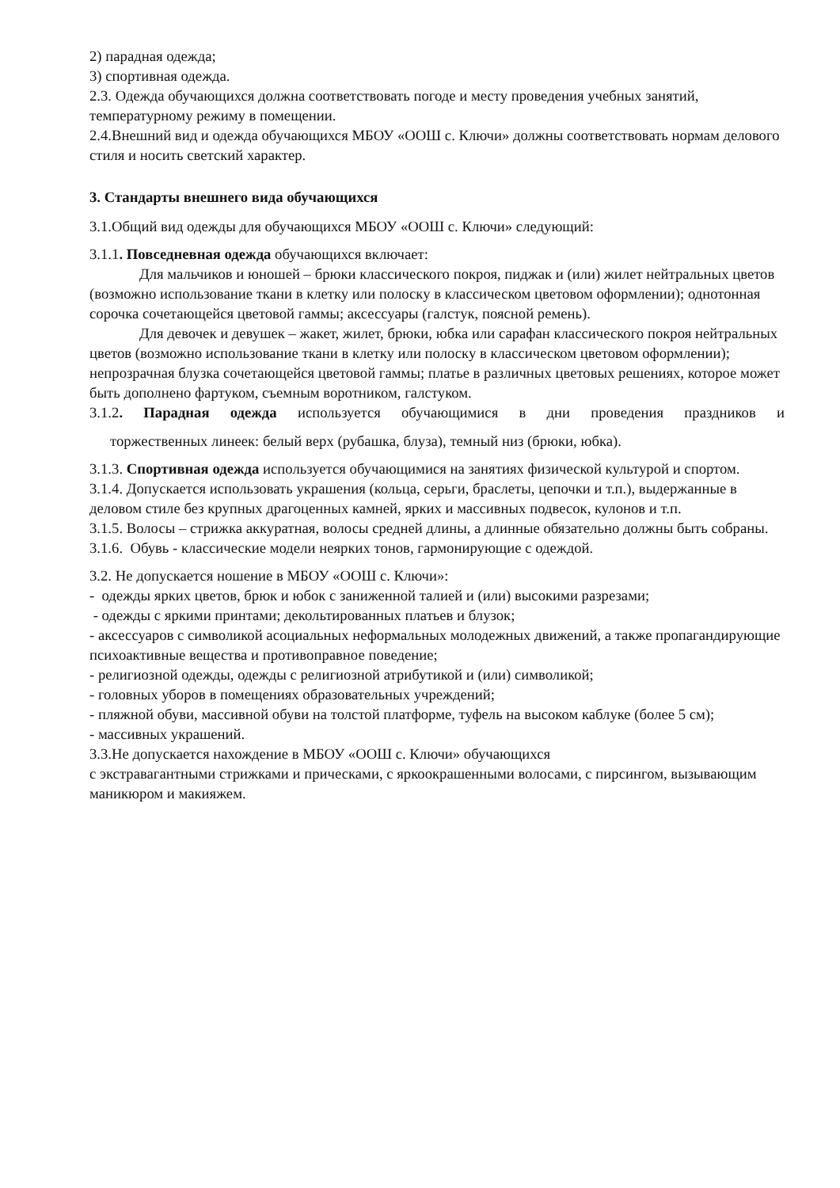2) парадная одежда;
3) спортивная одежда.
2.3. Одежда обучающихся должна соответствовать погоде и месту проведения учебных занятий, температурному режиму в помещении.
2.4.Внешний вид и одежда обучающихся МБОУ «ООШ с. Ключи» должны соответствовать нормам делового стиля и носить светский характер.
3. Стандарты внешнего вида обучающихся
3.1.Общий вид одежды для обучающихся МБОУ «ООШ с. Ключи» следующий:
3.1.1. Повседневная одежда обучающихся включает:
Для мальчиков и юношей – брюки классического покроя, пиджак и (или) жилет нейтральных цветов (возможно использование ткани в клетку или полоску в классическом цветовом оформлении); однотонная сорочка сочетающейся цветовой гаммы; аксессуары (галстук, поясной ремень).
Для девочек и девушек – жакет, жилет, брюки, юбка или сарафан классического покроя нейтральных цветов (возможно использование ткани в клетку или полоску в классическом цветовом оформлении); непрозрачная блузка сочетающейся цветовой гаммы; платье в различных цветовых решениях, которое может быть дополнено фартуком, съемным воротником, галстуком.
3.1.2. Парадная одежда используется обучающимися в дни проведения праздников и
торжественных линеек: белый верх (рубашка, блуза), темный низ (брюки, юбка).
3.1.3. Спортивная одежда используется обучающимися на занятиях физической культурой и спортом.
3.1.4. Допускается использовать украшения (кольца, серьги, браслеты, цепочки и т.п.), выдержанные в деловом стиле без крупных драгоценных камней, ярких и массивных подвесок, кулонов и т.п.
3.1.5. Волосы – стрижка аккуратная, волосы средней длины, а длинные обязательно должны быть собраны.
3.1.6. Обувь - классические модели неярких тонов, гармонирующие с одеждой.
3.2. Не допускается ношение в МБОУ «ООШ с. Ключи»:
- одежды ярких цветов, брюк и юбок с заниженной талией и (или) высокими разрезами;
- одежды с яркими принтами; декольтированных платьев и блузок;
- аксессуаров с символикой асоциальных неформальных молодежных движений, а также пропагандирующие психоактивные вещества и противоправное поведение;
- религиозной одежды, одежды с религиозной атрибутикой и (или) символикой;
- головных уборов в помещениях образовательных учреждений;
- пляжной обуви, массивной обуви на толстой платформе, туфель на высоком каблуке (более 5 см);
- массивных украшений.
3.3.Не допускается нахождение в МБОУ «ООШ с. Ключи» обучающихся
с экстравагантными стрижками и прическами, с яркоокрашенными волосами, с пирсингом, вызывающим маникюром и макияжем.